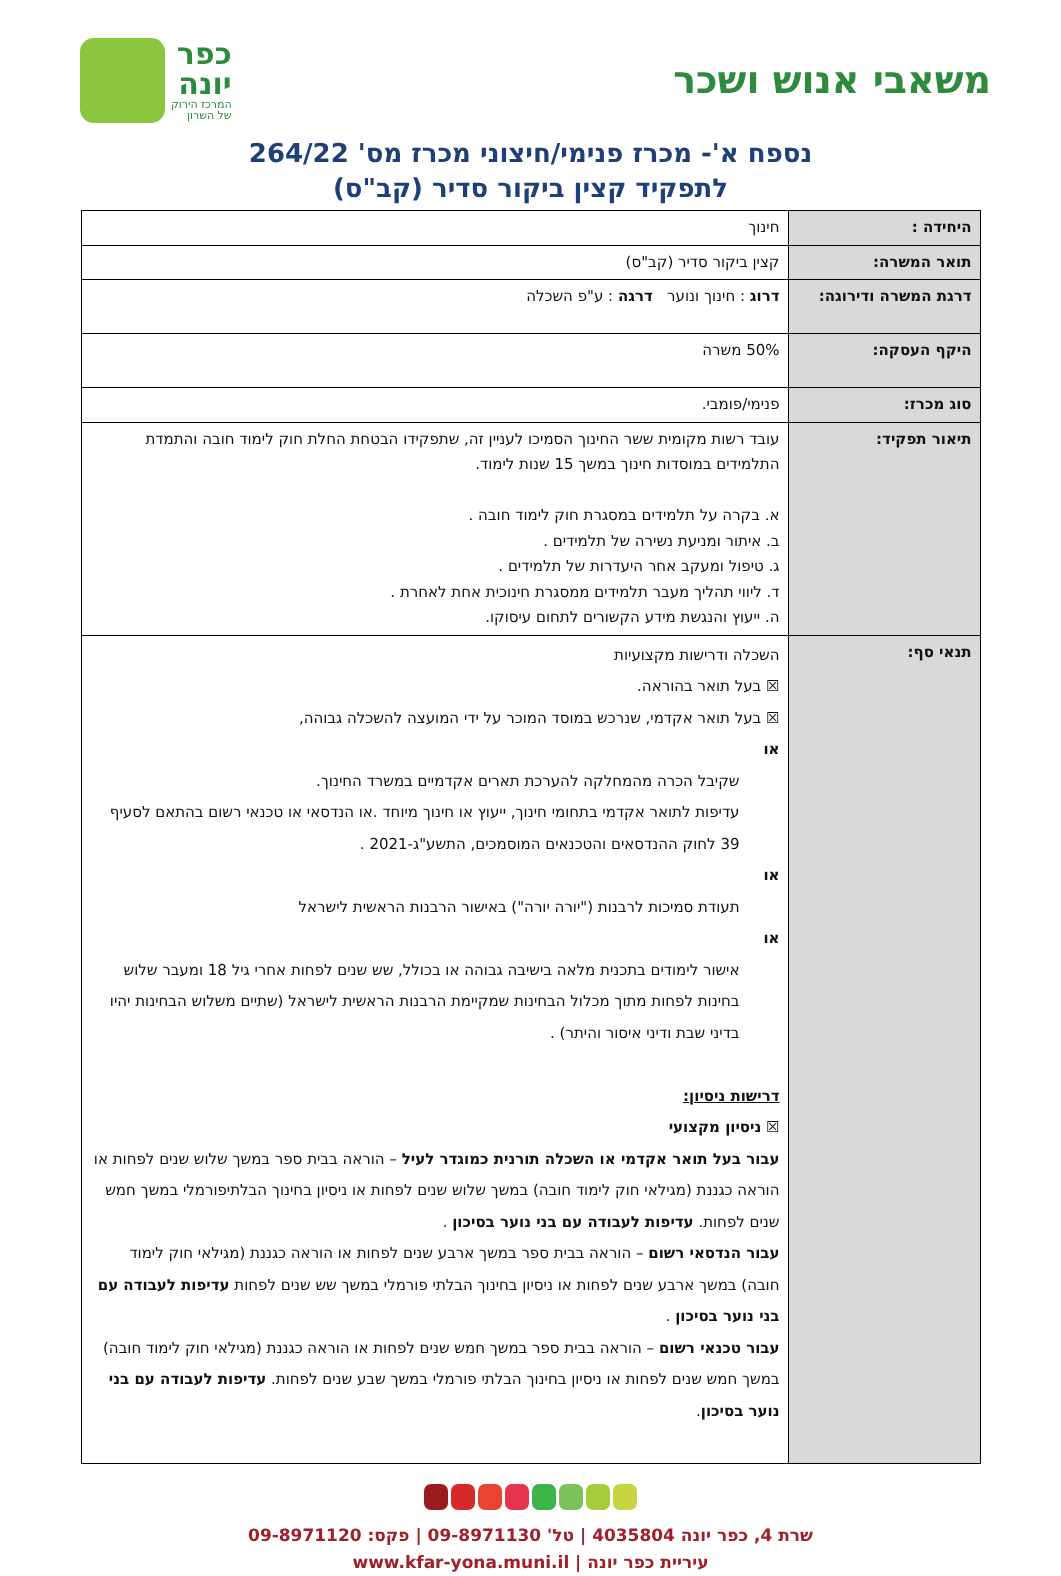משאבי אנוש ושכר
כפר
יונה
המרכז הירוק
של השרון
נספח א'- מכרז פנימי/חיצוני מכרז מס' 264/22
לתפקיד קצין ביקור סדיר (קב"ס)
| היחידה : | חינוך |
| תואר המשרה: | קצין ביקור סדיר (קב"ס) |
| דרגת המשרה ודירוגה: | דרוג : חינוך ונוער דרגה : ע"פ השכלה |
| היקף העסקה: | 50% משרה |
| סוג מכרז: | פנימי/פומבי. |
| תיאור תפקיד: | עובד רשות מקומית ששר החינוך הסמיכו לעניין זה, שתפקידו הבטחת החלת חוק לימוד חובה והתמדת התלמידים במוסדות חינוך במשך 15 שנות לימוד. א. בקרה על תלמידים במסגרת חוק לימוד חובה . ב. איתור ומניעת נשירה של תלמידים . ג. טיפול ומעקב אחר היעדרות של תלמידים . ד. ליווי תהליך מעבר תלמידים ממסגרת חינוכית אחת לאחרת . ה. ייעוץ והנגשת מידע הקשורים לתחום עיסוקו. |
| תנאי סף: | השכלה ודרישות מקצועיות ☒ בעל תואר בהוראה. ☒ בעל תואר אקדמי, שנרכש במוסד המוכר על ידי המועצה להשכלה גבוהה, או שקיבל הכרה מהמחלקה להערכת תארים אקדמיים במשרד החינוך. עדיפות לתואר אקדמי בתחומי חינוך, ייעוץ או חינוך מיוחד .או הנדסאי או טכנאי רשום בהתאם לסעיף 39 לחוק ההנדסאים והטכנאים המוסמכים, התשע"ג-2021 . או תעודת סמיכות לרבנות ("יורה יורה") באישור הרבנות הראשית לישראל או אישור לימודים בתכנית מלאה בישיבה גבוהה או בכולל, שש שנים לפחות אחרי גיל 18 ומעבר שלוש בחינות לפחות מתוך מכלול הבחינות שמקיימת הרבנות הראשית לישראל (שתיים משלוש הבחינות יהיו בדיני שבת ודיני איסור והיתר) . דרישות ניסיון: ☒ ניסיון מקצועי עבור בעל תואר אקדמי או השכלה תורנית כמוגדר לעיל – הוראה בבית ספר במשך שלוש שנים לפחות או הוראה כגננת (מגילאי חוק לימוד חובה) במשך שלוש שנים לפחות או ניסיון בחינוך הבלתיפורמלי במשך חמש שנים לפחות. עדיפות לעבודה עם בני נוער בסיכון . עבור הנדסאי רשום – הוראה בבית ספר במשך ארבע שנים לפחות או הוראה כגננת (מגילאי חוק לימוד חובה) במשך ארבע שנים לפחות או ניסיון בחינוך הבלתי פורמלי במשך שש שנים לפחות עדיפות לעבודה עם בני נוער בסיכון . עבור טכנאי רשום – הוראה בבית ספר במשך חמש שנים לפחות או הוראה כגננת (מגילאי חוק לימוד חובה) במשך חמש שנים לפחות או ניסיון בחינוך הבלתי פורמלי במשך שבע שנים לפחות. עדיפות לעבודה עם בני נוער בסיכון . |
שרת 4, כפר יונה 4035804 | טל' 09-8971130 | פקס: 09-8971120
עיריית כפר יונה | www.kfar-yona.muni.il